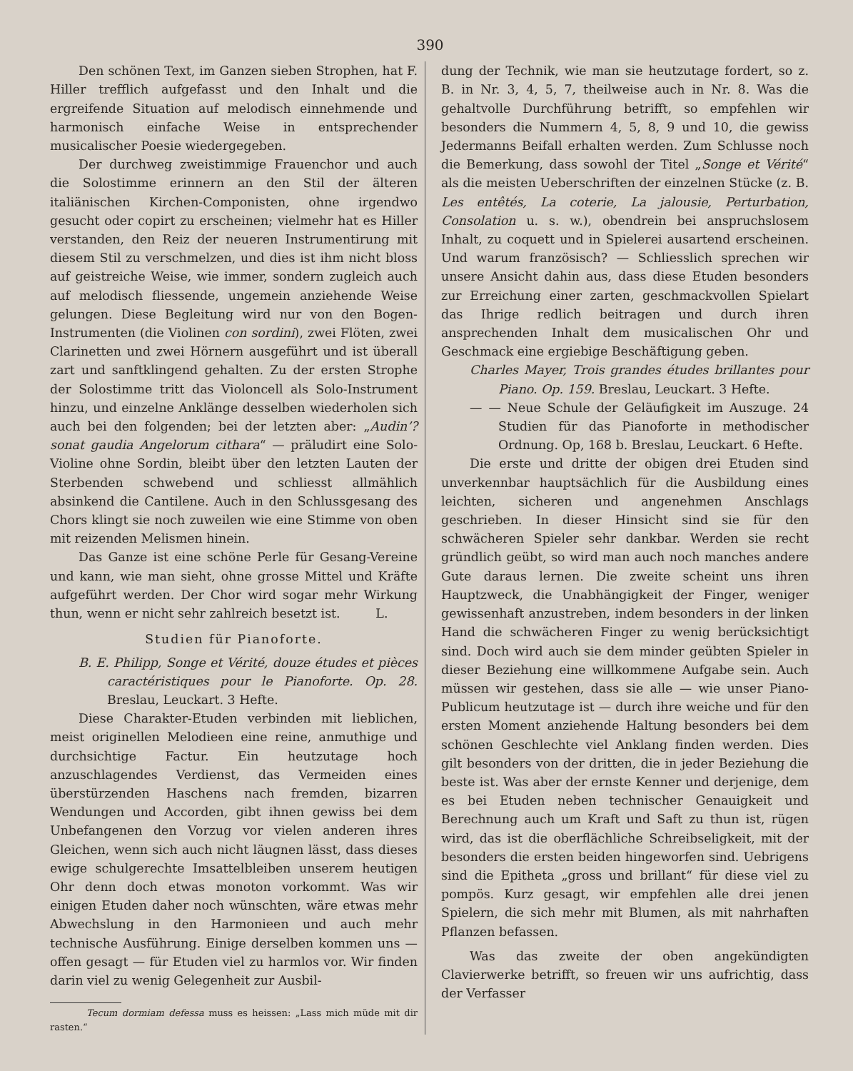390
Den schönen Text, im Ganzen sieben Strophen, hat F. Hiller trefflich aufgefasst und den Inhalt und die ergreifende Situation auf melodisch einnehmende und harmonisch einfache Weise in entsprechender musicalischer Poesie wiedergegeben.
Der durchweg zweistimmige Frauenchor und auch die Solostimme erinnern an den Stil der älteren italiänischen Kirchen-Componisten, ohne irgendwo gesucht oder copirt zu erscheinen; vielmehr hat es Hiller verstanden, den Reiz der neueren Instrumentirung mit diesem Stil zu verschmelzen, und dies ist ihm nicht bloss auf geistreiche Weise, wie immer, sondern zugleich auch auf melodisch fliessende, ungemein anziehende Weise gelungen. Diese Begleitung wird nur von den Bogen-Instrumenten (die Violinen con sordini), zwei Flöten, zwei Clarinetten und zwei Hörnern ausgeführt und ist überall zart und sanftklingend gehalten. Zu der ersten Strophe der Solostimme tritt das Violoncell als Solo-Instrument hinzu, und einzelne Anklänge desselben wiederholen sich auch bei den folgenden; bei der letzten aber: „Audin’? sonat gaudia Angelorum cithara“ — präludirt eine Solo-Violine ohne Sordin, bleibt über den letzten Lauten der Sterbenden schwebend und schliesst allmählich absinkend die Cantilene. Auch in den Schlussgesang des Chors klingt sie noch zuweilen wie eine Stimme von oben mit reizenden Melismen hinein.
Das Ganze ist eine schöne Perle für Gesang-Vereine und kann, wie man sieht, ohne grosse Mittel und Kräfte aufgeführt werden. Der Chor wird sogar mehr Wirkung thun, wenn er nicht sehr zahlreich besetzt ist. L.
Studien für Pianoforte.
B. E. Philipp, Songe et Vérité, douze études et pièces caractéristiques pour le Pianoforte. Op. 28. Breslau, Leuckart. 3 Hefte.
Diese Charakter-Etuden verbinden mit lieblichen, meist originellen Melodieen eine reine, anmuthige und durchsichtige Factur. Ein heutzutage hoch anzuschlagendes Verdienst, das Vermeiden eines überstürzenden Haschens nach fremden, bizarren Wendungen und Accorden, gibt ihnen gewiss bei dem Unbefangenen den Vorzug vor vielen anderen ihres Gleichen, wenn sich auch nicht läugnen lässt, dass dieses ewige schulgerechte Imsattelbleiben unserem heutigen Ohr denn doch etwas monoton vorkommt. Was wir einigen Etuden daher noch wünschten, wäre etwas mehr Abwechslung in den Harmonieen und auch mehr technische Ausführung. Einige derselben kommen uns — offen gesagt — für Etuden viel zu harmlos vor. Wir finden darin viel zu wenig Gelegenheit zur Ausbil-
Tecum dormiam defessa muss es heissen: „Lass mich müde mit dir rasten.“
dung der Technik, wie man sie heutzutage fordert, so z. B. in Nr. 3, 4, 5, 7, theilweise auch in Nr. 8. Was die gehaltvolle Durchführung betrifft, so empfehlen wir besonders die Nummern 4, 5, 8, 9 und 10, die gewiss Jedermanns Beifall erhalten werden. Zum Schlusse noch die Bemerkung, dass sowohl der Titel „Songe et Vérité“ als die meisten Ueberschriften der einzelnen Stücke (z. B. Les entêtés, La coterie, La jalousie, Perturbation, Consolation u. s. w.), obendrein bei anspruchslosem Inhalt, zu coquett und in Spielerei ausartend erscheinen. Und warum französisch? — Schliesslich sprechen wir unsere Ansicht dahin aus, dass diese Etuden besonders zur Erreichung einer zarten, geschmackvollen Spielart das Ihrige redlich beitragen und durch ihren ansprechenden Inhalt dem musicalischen Ohr und Geschmack eine ergiebige Beschäftigung geben.
Charles Mayer, Trois grandes études brillantes pour Piano. Op. 159. Breslau, Leuckart. 3 Hefte.
— — Neue Schule der Geläufigkeit im Auszuge. 24 Studien für das Pianoforte in methodischer Ordnung. Op, 168 b. Breslau, Leuckart. 6 Hefte.
Die erste und dritte der obigen drei Etuden sind unverkennbar hauptsächlich für die Ausbildung eines leichten, sicheren und angenehmen Anschlags geschrieben. In dieser Hinsicht sind sie für den schwächeren Spieler sehr dankbar. Werden sie recht gründlich geübt, so wird man auch noch manches andere Gute daraus lernen. Die zweite scheint uns ihren Hauptzweck, die Unabhängigkeit der Finger, weniger gewissenhaft anzustreben, indem besonders in der linken Hand die schwächeren Finger zu wenig berücksichtigt sind. Doch wird auch sie dem minder geübten Spieler in dieser Beziehung eine willkommene Aufgabe sein. Auch müssen wir gestehen, dass sie alle — wie unser Piano-Publicum heutzutage ist — durch ihre weiche und für den ersten Moment anziehende Haltung besonders bei dem schönen Geschlechte viel Anklang finden werden. Dies gilt besonders von der dritten, die in jeder Beziehung die beste ist. Was aber der ernste Kenner und derjenige, dem es bei Etuden neben technischer Genauigkeit und Berechnung auch um Kraft und Saft zu thun ist, rügen wird, das ist die oberflächliche Schreibseligkeit, mit der besonders die ersten beiden hingeworfen sind. Uebrigens sind die Epitheta „gross und brillant“ für diese viel zu pompös. Kurz gesagt, wir empfehlen alle drei jenen Spielern, die sich mehr mit Blumen, als mit nahrhaften Pflanzen befassen.
Was das zweite der oben angekündigten Clavierwerke betrifft, so freuen wir uns aufrichtig, dass der Verfasser